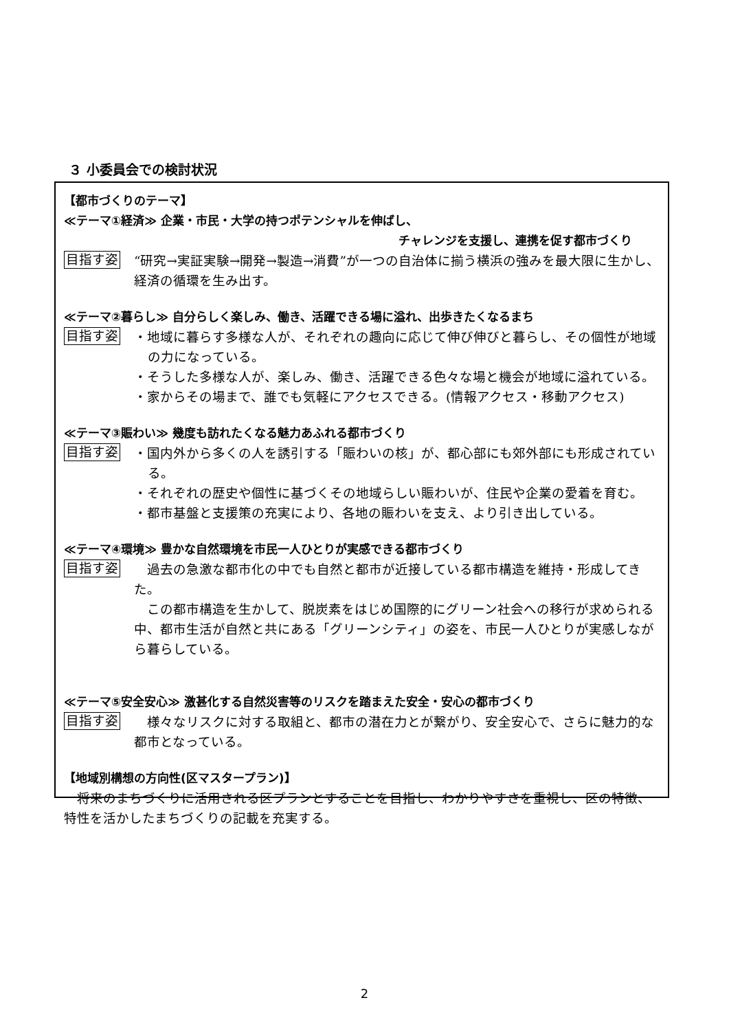３ 小委員会での検討状況
【都市づくりのテーマ】
≪テーマ①経済≫ 企業・市民・大学の持つポテンシャルを伸ばし、
チャレンジを支援し、連携を促す都市づくり
目指す姿
“研究→実証実験→開発→製造→消費”が一つの自治体に揃う横浜の強みを最大限に生かし、経済の循環を生み出す。
≪テーマ②暮らし≫ 自分らしく楽しみ、働き、活躍できる場に溢れ、出歩きたくなるまち
目指す姿
・地域に暮らす多様な人が、それぞれの趣向に応じて伸び伸びと暮らし、その個性が地域の力になっている。
・そうした多様な人が、楽しみ、働き、活躍できる色々な場と機会が地域に溢れている。
・家からその場まで、誰でも気軽にアクセスできる。(情報アクセス・移動アクセス)
≪テーマ③賑わい≫ 幾度も訪れたくなる魅力あふれる都市づくり
目指す姿
・国内外から多くの人を誘引する「賑わいの核」が、都心部にも郊外部にも形成されている。
・それぞれの歴史や個性に基づくその地域らしい賑わいが、住民や企業の愛着を育む。
・都市基盤と支援策の充実により、各地の賑わいを支え、より引き出している。
≪テーマ④環境≫ 豊かな自然環境を市民一人ひとりが実感できる都市づくり
目指す姿
　過去の急激な都市化の中でも自然と都市が近接している都市構造を維持・形成してきた。
　この都市構造を生かして、脱炭素をはじめ国際的にグリーン社会への移行が求められる中、都市生活が自然と共にある「グリーンシティ」の姿を、市民一人ひとりが実感しながら暮らしている。
≪テーマ⑤安全安心≫ 激甚化する自然災害等のリスクを踏まえた安全・安心の都市づくり
目指す姿
　様々なリスクに対する取組と、都市の潜在力とが繋がり、安全安心で、さらに魅力的な都市となっている。
【地域別構想の方向性(区マスタープラン)】
　将来のまちづくりに活用される区プランとすることを目指し、わかりやすさを重視し、区の特徴、特性を活かしたまちづくりの記載を充実する。
2